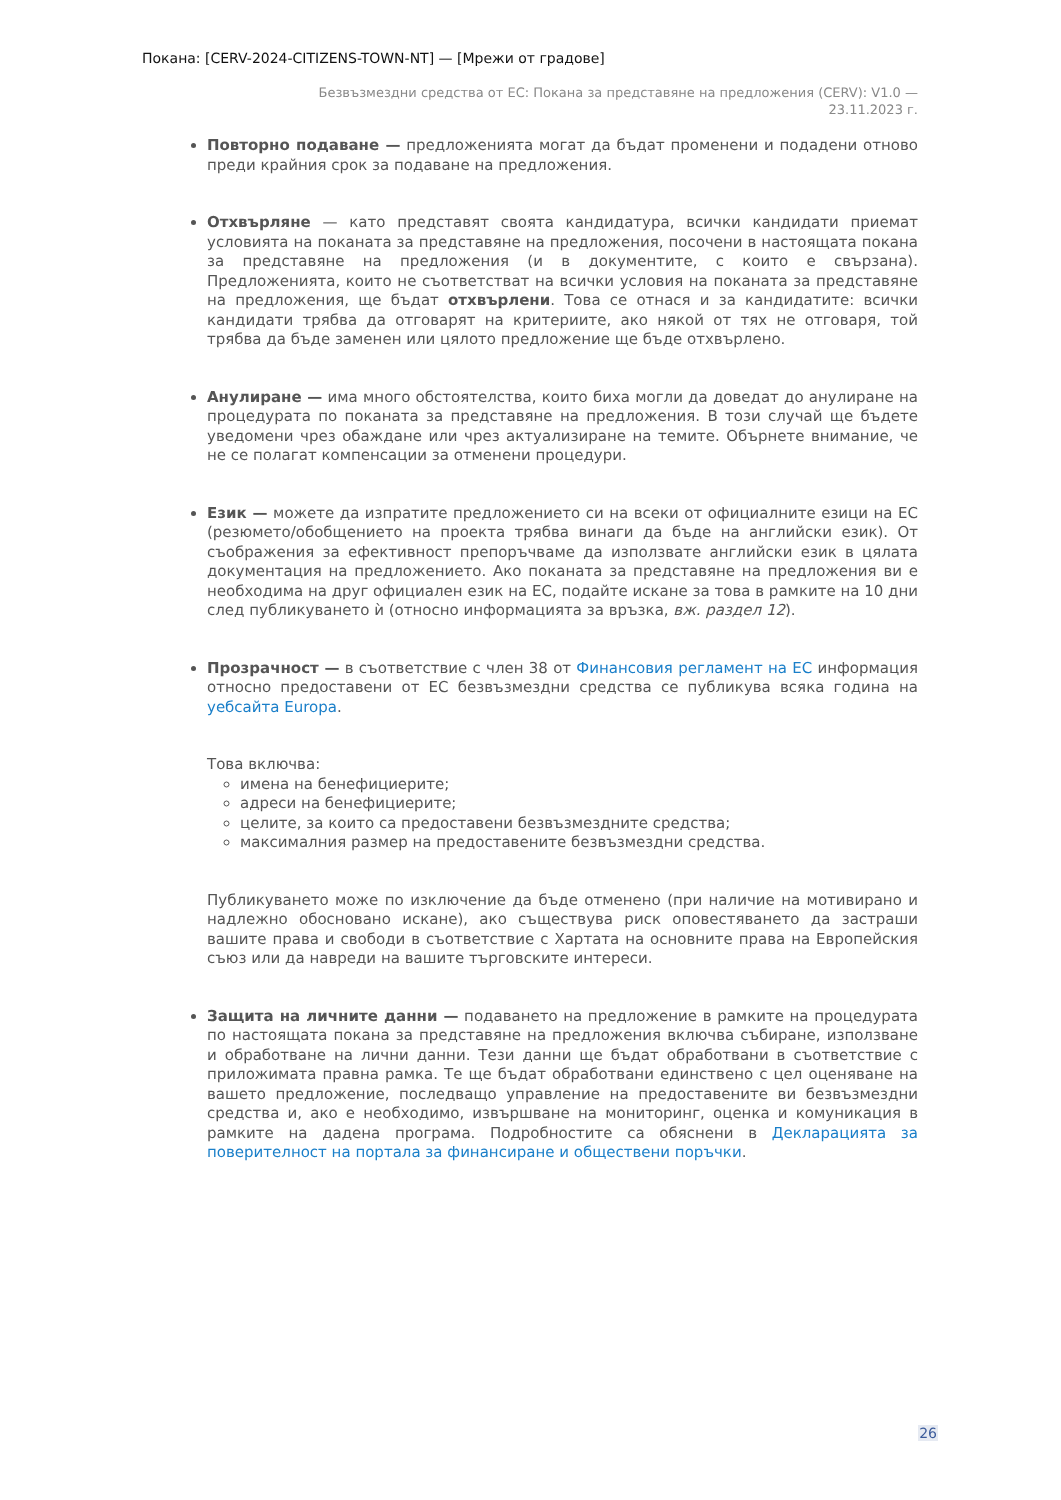Покана: [CERV-2024-CITIZENS-TOWN-NT] — [Мрежи от градове]
Безвъзмездни средства от ЕС: Покана за представяне на предложения (CERV): V1.0 —
23.11.2023 г.
Повторно подаване — предложенията могат да бъдат променени и подадени отново преди крайния срок за подаване на предложения.
Отхвърляне — като представят своята кандидатура, всички кандидати приемат условията на поканата за представяне на предложения, посочени в настоящата покана за представяне на предложения (и в документите, с които е свързана). Предложенията, които не съответстват на всички условия на поканата за представяне на предложения, ще бъдат отхвърлени. Това се отнася и за кандидатите: всички кандидати трябва да отговарят на критериите, ако някой от тях не отговаря, той трябва да бъде заменен или цялото предложение ще бъде отхвърлено.
Анулиране — има много обстоятелства, които биха могли да доведат до анулиране на процедурата по поканата за представяне на предложения. В този случай ще бъдете уведомени чрез обаждане или чрез актуализиране на темите. Обърнете внимание, че не се полагат компенсации за отменени процедури.
Език — можете да изпратите предложението си на всеки от официалните езици на ЕС (резюмето/обобщението на проекта трябва винаги да бъде на английски език). От съображения за ефективност препоръчваме да използвате английски език в цялата документация на предложението. Ако поканата за представяне на предложения ви е необходима на друг официален език на ЕС, подайте искане за това в рамките на 10 дни след публикуването ѝ (относно информацията за връзка, вж. раздел 12).
Прозрачност — в съответствие с член 38 от Финансовия регламент на ЕС информация относно предоставени от ЕС безвъзмездни средства се публикува всяка година на уебсайта Europa.
Това включва:
имена на бенефициерите;
адреси на бенефициерите;
целите, за които са предоставени безвъзмездните средства;
максималния размер на предоставените безвъзмездни средства.
Публикуването може по изключение да бъде отменено (при наличие на мотивирано и надлежно обосновано искане), ако съществува риск оповестяването да застраши вашите права и свободи в съответствие с Хартата на основните права на Европейския съюз или да навреди на вашите търговските интереси.
Защита на личните данни — подаването на предложение в рамките на процедурата по настоящата покана за представяне на предложения включва събиране, използване и обработване на лични данни. Тези данни ще бъдат обработвани в съответствие с приложимата правна рамка. Те ще бъдат обработвани единствено с цел оценяване на вашето предложение, последващо управление на предоставените ви безвъзмездни средства и, ако е необходимо, извършване на мониторинг, оценка и комуникация в рамките на дадена програма. Подробностите са обяснени в Декларацията за поверителност на портала за финансиране и обществени поръчки.
26